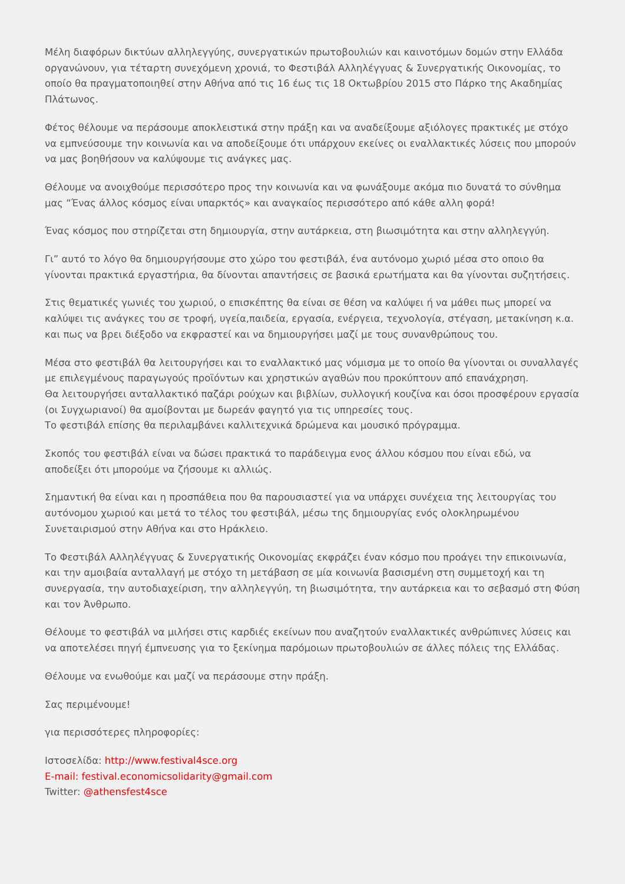Μέλη διαφόρων δικτύων αλληλεγγύης, συνεργατικών πρωτοβουλιών και καινοτόμων δομών στην Ελλάδα οργανώνουν, για τέταρτη συνεχόμενη χρονιά, το Φεστιβάλ Αλληλέγγυας & Συνεργατικής Οικονομίας, το οποίο θα πραγματοποιηθεί στην Αθήνα από τις 16 έως τις 18 Οκτωβρίου 2015 στο Πάρκο της Ακαδημίας Πλάτωνος.
Φέτος θέλουμε να περάσουμε αποκλειστικά στην πράξη και να αναδείξουμε αξιόλογες πρακτικές με στόχο να εμπνεύσουμε την κοινωνία και να αποδείξουμε ότι υπάρχουν εκείνες οι εναλλακτικές λύσεις που μπορούν να μας βοηθήσουν να καλύψουμε τις ανάγκες μας.
Θέλουμε να ανοιχθούμε περισσότερο προς την κοινωνία και να φωνάξουμε ακόμα πιο δυνατά το σύνθημα μας “Ένας άλλος κόσμος είναι υπαρκτός» και αναγκαίος περισσότερο από κάθε αλλη φορά!
Ένας κόσμος που στηρίζεται στη δημιουργία, στην αυτάρκεια, στη βιωσιμότητα και στην αλληλεγγύη.
Γι” αυτό το λόγο θα δημιουργήσουμε στο χώρο του φεστιβάλ, ένα αυτόνομο χωριό μέσα στο οποιο θα γίνονται πρακτικά εργαστήρια, θα δίνονται απαντήσεις σε βασικά ερωτήματα και θα γίνονται συζητήσεις.
Στις θεματικές γωνιές του χωριού, ο επισκέπτης θα είναι σε θέση να καλύψει ή να μάθει πως μπορεί να καλύψει τις ανάγκες του σε τροφή, υγεία,παιδεία, εργασία, ενέργεια, τεχνολογία, στέγαση, μετακίνηση κ.α. και πως να βρει διέξοδο να εκφραστεί και να δημιουργήσει μαζί με τους συνανθρώπους του.
Μέσα στο φεστιβάλ θα λειτουργήσει και το εναλλακτικό μας νόμισμα με το οποίο θα γίνονται οι συναλλαγές με επιλεγμένους παραγωγούς προϊόντων και χρηστικών αγαθών που προκύπτουν από επανάχρηση.
Θα λειτουργήσει ανταλλακτικό παζάρι ρούχων και βιβλίων, συλλογική κουζίνα και όσοι προσφέρουν εργασία (οι Συγχωριανοί) θα αμοίβονται με δωρεάν φαγητό για τις υπηρεσίες τους.
Το φεστιβάλ επίσης θα περιλαμβάνει καλλιτεχνικά δρώμενα και μουσικό πρόγραμμα.
Σκοπός του φεστιβάλ είναι να δώσει πρακτικά το παράδειγμα ενος άλλου κόσμου που είναι εδώ, να αποδείξει ότι μπορούμε να ζήσουμε κι αλλιώς.
Σημαντική θα είναι και η προσπάθεια που θα παρουσιαστεί για να υπάρχει συνέχεια της λειτουργίας του αυτόνομου χωριού και μετά το τέλος του φεστιβάλ, μέσω της δημιουργίας ενός ολοκληρωμένου Συνεταιρισμού στην Αθήνα και στο Ηράκλειο.
Το Φεστιβάλ Αλληλέγγυας & Συνεργατικής Οικονομίας εκφράζει έναν κόσμο που προάγει την επικοινωνία, και την αμοιβαία ανταλλαγή με στόχο τη μετάβαση σε μία κοινωνία βασισμένη στη συμμετοχή και τη συνεργασία, την αυτοδιαχείριση, την αλληλεγγύη, τη βιωσιμότητα, την αυτάρκεια και το σεβασμό στη Φύση και τον Άνθρωπο.
Θέλουμε το φεστιβάλ να μιλήσει στις καρδιές εκείνων που αναζητούν εναλλακτικές ανθρώπινες λύσεις και να αποτελέσει πηγή έμπνευσης για το ξεκίνημα παρόμοιων πρωτοβουλιών σε άλλες πόλεις της Ελλάδας.
Θέλουμε να ενωθούμε και μαζί να περάσουμε στην πράξη.
Σας περιμένουμε!
για περισσότερες πληροφορίες:
Ιστοσελίδα: http://www.festival4sce.org
E-mail: festival.economicsolidarity@gmail.com
Twitter: @athensfest4sce